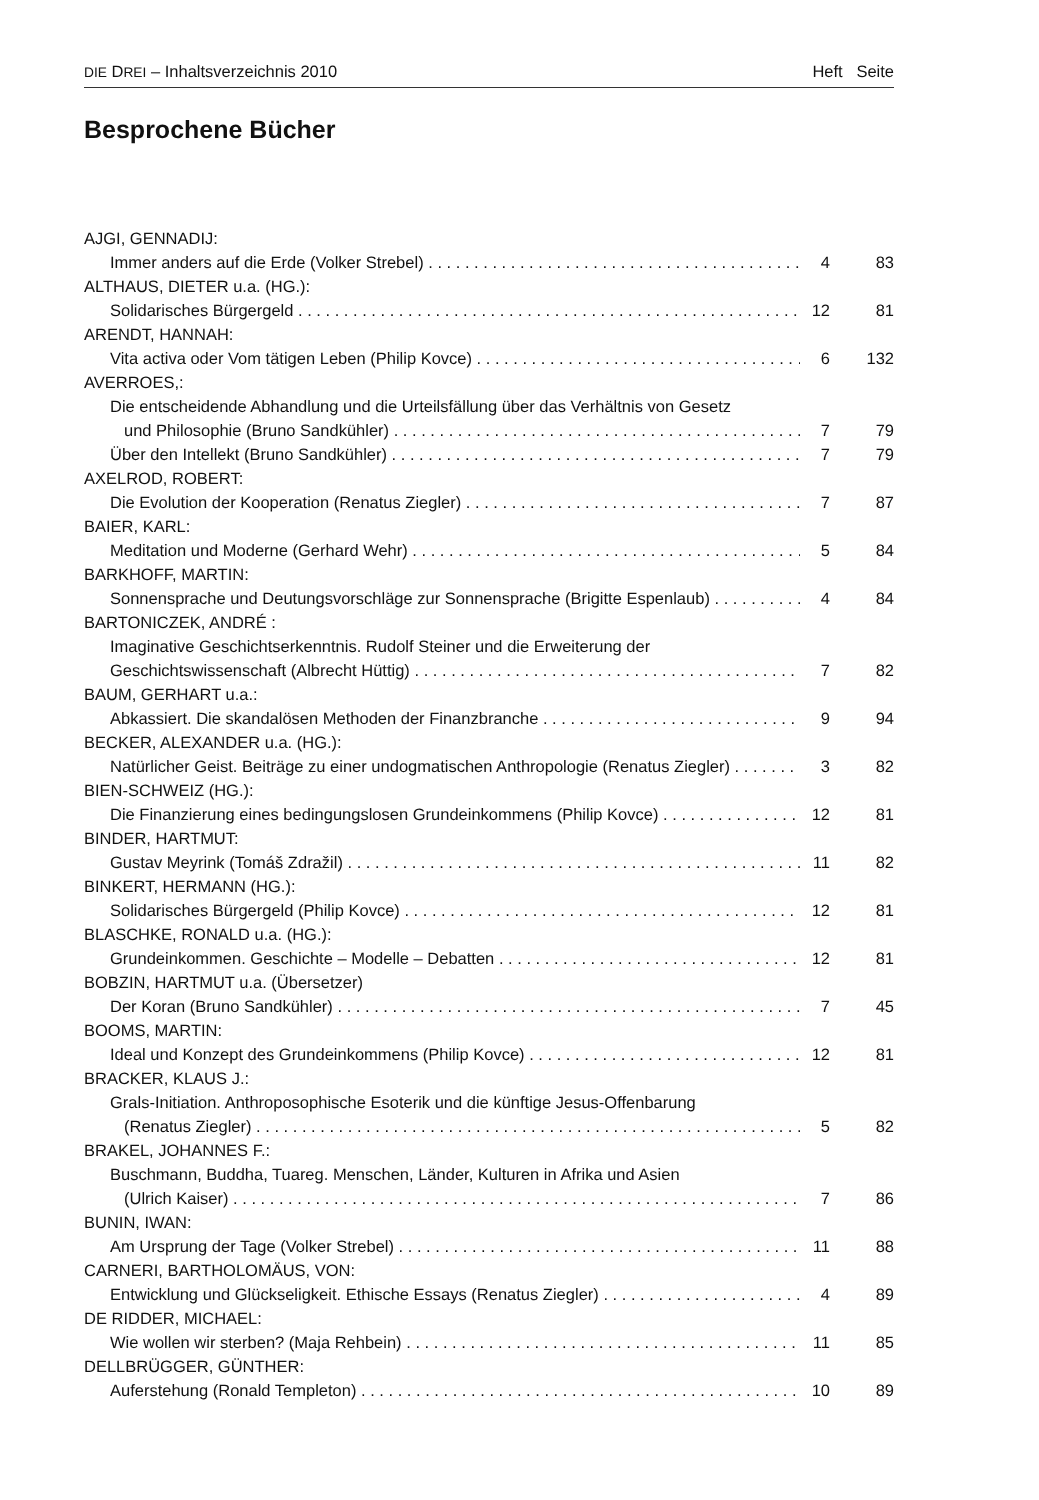DIE DREI – Inhaltsverzeichnis 2010 Heft Seite
Besprochene Bücher
AJGI, GENNADIJ:
Immer anders auf die Erde (Volker Strebel) 4 83
ALTHAUS, DIETER u.a. (HG.):
Solidarisches Bürgergeld 12 81
ARENDT, HANNAH:
Vita activa oder Vom tätigen Leben (Philip Kovce) 6 132
AVERROES,:
Die entscheidende Abhandlung und die Urteilsfällung über das Verhältnis von Gesetz
und Philosophie (Bruno Sandkühler) 7 79
Über den Intellekt (Bruno Sandkühler) 7 79
AXELROD, ROBERT:
Die Evolution der Kooperation (Renatus Ziegler) 7 87
BAIER, KARL:
Meditation und Moderne (Gerhard Wehr) 5 84
BARKHOFF, MARTIN:
Sonnensprache und Deutungsvorschläge zur Sonnensprache (Brigitte Espenlaub) 4 84
BARTONICZEK, ANDRÉ :
Imaginative Geschichtserkenntnis. Rudolf Steiner und die Erweiterung der
Geschichtswissenschaft (Albrecht Hüttig) 7 82
BAUM, GERHART u.a.:
Abkassiert. Die skandalösen Methoden der Finanzbranche 9 94
BECKER, ALEXANDER u.a. (HG.):
Natürlicher Geist. Beiträge zu einer undogmatischen Anthropologie (Renatus Ziegler) 3 82
BIEN-SCHWEIZ (HG.):
Die Finanzierung eines bedingungslosen Grundeinkommens (Philip Kovce) 12 81
BINDER, HARTMUT:
Gustav Meyrink (Tomáš Zdražil) 11 82
BINKERT, HERMANN (HG.):
Solidarisches Bürgergeld (Philip Kovce) 12 81
BLASCHKE, RONALD u.a. (HG.):
Grundeinkommen. Geschichte – Modelle – Debatten 12 81
BOBZIN, HARTMUT u.a. (Übersetzer)
Der Koran (Bruno Sandkühler) 7 45
BOOMS, MARTIN:
Ideal und Konzept des Grundeinkommens (Philip Kovce) 12 81
BRACKER, KLAUS J.:
Grals-Initiation. Anthroposophische Esoterik und die künftige Jesus-Offenbarung
(Renatus Ziegler) 5 82
BRAKEL, JOHANNES F.:
Buschmann, Buddha, Tuareg. Menschen, Länder, Kulturen in Afrika und Asien
(Ulrich Kaiser) 7 86
BUNIN, IWAN:
Am Ursprung der Tage (Volker Strebel) 11 88
CARNERI, BARTHOLOMÄUS, VON:
Entwicklung und Glückseligkeit. Ethische Essays (Renatus Ziegler) 4 89
DE RIDDER, MICHAEL:
Wie wollen wir sterben? (Maja Rehbein) 11 85
DELLBRÜGGER, GÜNTHER:
Auferstehung (Ronald Templeton) 10 89